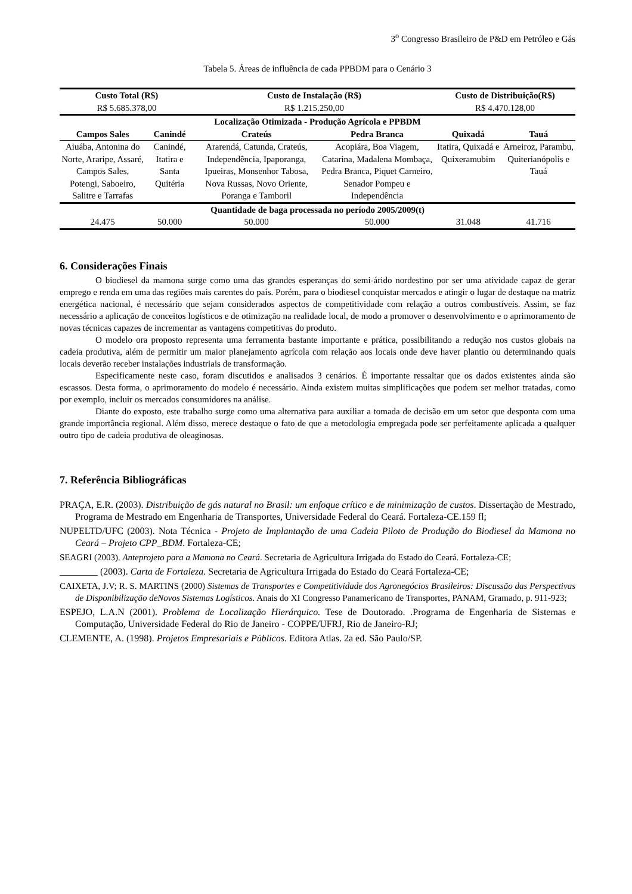3<sup>o</sup> Congresso Brasileiro de P&D em Petróleo e Gás
Tabela 5. Áreas de influência de cada PPBDM para o Cenário 3
| Custo Total (R$) | | Custo de Instalação (R$) | | Custo de Distribuição(R$) | |
| --- | --- | --- | --- | --- | --- |
| R$ 5.685.378,00 | | R$ 1.215.250,00 | | R$ 4.470.128,00 | |
| Localização Otimizada - Produção Agrícola e PPBDM | | | | | |
| Campos Sales | Canindé | Crateús | Pedra Branca | Quixadá | Tauá |
| Aiuába, Antonina do Norte, Araripe, Assaré, Campos Sales, Potengi, Saboeiro, Salitre e Tarrafas | Canindé, Itatira e Santa Quitéria | Ararendá, Catunda, Crateús, Independência, Ipaporanga, Ipueiras, Monsenhor Tabosa, Nova Russas, Novo Oriente, Poranga e Tamboril | Acopiára, Boa Viagem, Catarina, Madalena Mombaça, Pedra Branca, Piquet Carneiro, Senador Pompeu e Independência | Itatira, Quixadá e Quixeramubim | Arneiroz, Parambu, Quiterianópolis e Tauá |
| Quantidade de baga processada no período 2005/2009(t) | | | | | |
| 24.475 | 50.000 | 50.000 | 50.000 | 31.048 | 41.716 |
6. Considerações Finais
O biodiesel da mamona surge como uma das grandes esperanças do semi-árido nordestino por ser uma atividade capaz de gerar emprego e renda em uma das regiões mais carentes do país. Porém, para o biodiesel conquistar mercados e atingir o lugar de destaque na matriz energética nacional, é necessário que sejam considerados aspectos de competitividade com relação a outros combustíveis. Assim, se faz necessário a aplicação de conceitos logísticos e de otimização na realidade local, de modo a promover o desenvolvimento e o aprimoramento de novas técnicas capazes de incrementar as vantagens competitivas do produto.
O modelo ora proposto representa uma ferramenta bastante importante e prática, possibilitando a redução nos custos globais na cadeia produtiva, além de permitir um maior planejamento agrícola com relação aos locais onde deve haver plantio ou determinando quais locais deverão receber instalações industriais de transformação.
Especificamente neste caso, foram discutidos e analisados 3 cenários. É importante ressaltar que os dados existentes ainda são escassos. Desta forma, o aprimoramento do modelo é necessário. Ainda existem muitas simplificações que podem ser melhor tratadas, como por exemplo, incluir os mercados consumidores na análise.
Diante do exposto, este trabalho surge como uma alternativa para auxiliar a tomada de decisão em um setor que desponta com uma grande importância regional. Além disso, merece destaque o fato de que a metodologia empregada pode ser perfeitamente aplicada a qualquer outro tipo de cadeia produtiva de oleaginosas.
7. Referência Bibliográficas
PRAÇA, E.R. (2003). Distribuição de gás natural no Brasil: um enfoque crítico e de minimização de custos. Dissertação de Mestrado, Programa de Mestrado em Engenharia de Transportes, Universidade Federal do Ceará. Fortaleza-CE.159 fl;
NUPELTD/UFC (2003). Nota Técnica - Projeto de Implantação de uma Cadeia Piloto de Produção do Biodiesel da Mamona no Ceará – Projeto CPP_BDM. Fortaleza-CE;
SEAGRI (2003). Anteprojeto para a Mamona no Ceará. Secretaria de Agricultura Irrigada do Estado do Ceará. Fortaleza-CE;
________ (2003). Carta de Fortaleza. Secretaria de Agricultura Irrigada do Estado do Ceará Fortaleza-CE;
CAIXETA, J.V; R. S. MARTINS (2000) Sistemas de Transportes e Competitividade dos Agronegócios Brasileiros: Discussão das Perspectivas de Disponibilização deNovos Sistemas Logísticos. Anais do XI Congresso Panamericano de Transportes, PANAM, Gramado, p. 911-923;
ESPEJO, L.A.N (2001). Problema de Localização Hierárquico. Tese de Doutorado. .Programa de Engenharia de Sistemas e Computação, Universidade Federal do Rio de Janeiro - COPPE/UFRJ, Rio de Janeiro-RJ;
CLEMENTE, A. (1998). Projetos Empresariais e Públicos. Editora Atlas. 2a ed. São Paulo/SP.